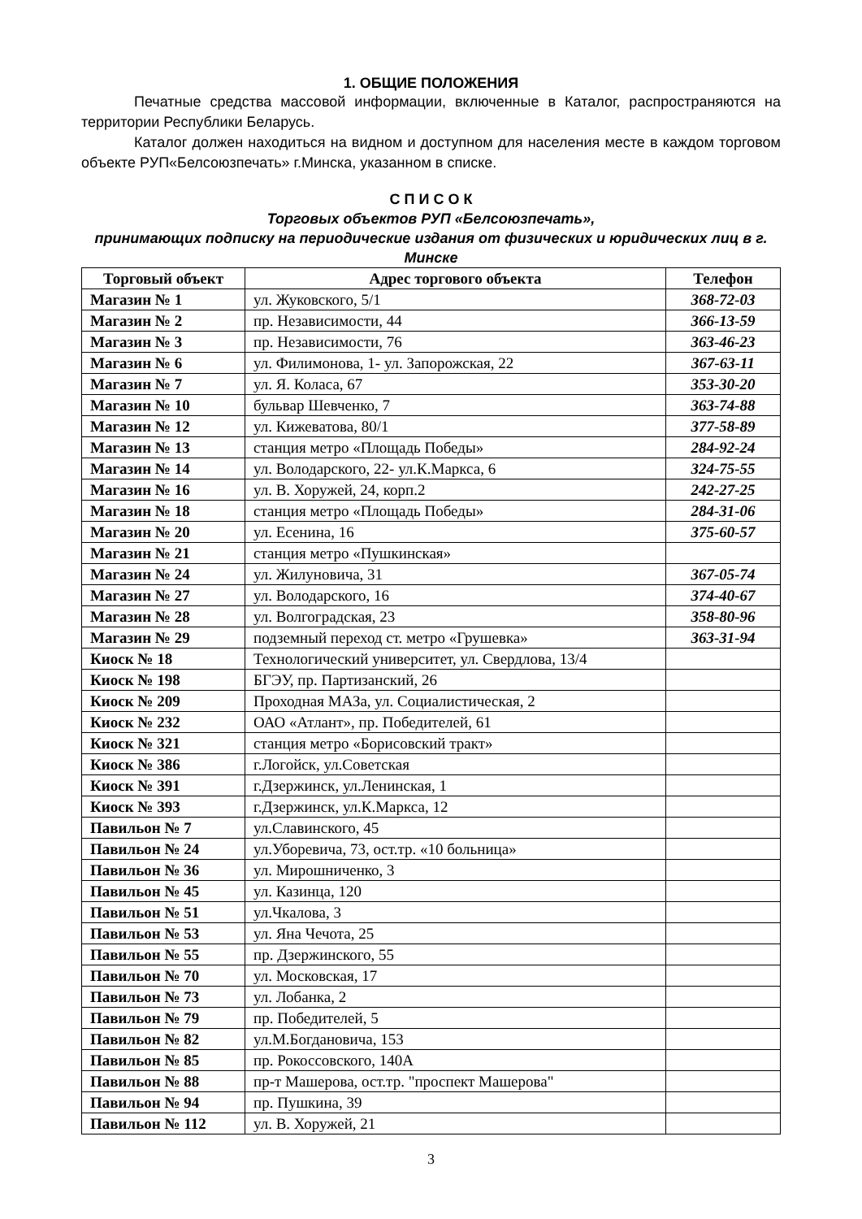1. ОБЩИЕ ПОЛОЖЕНИЯ
Печатные средства массовой информации, включенные в Каталог, распространяются на территории Республики Беларусь.
Каталог должен находиться на видном и доступном для населения месте в каждом торговом объекте РУП«Белсоюзпечать» г.Минска, указанном в списке.
С П И С О К
Торговых объектов РУП «Белсоюзпечать»,
принимающих подписку на периодические издания от физических и юридических лиц в г. Минске
| Торговый объект | Адрес торгового объекта | Телефон |
| --- | --- | --- |
| Магазин № 1 | ул. Жуковского, 5/1 | 368-72-03 |
| Магазин № 2 | пр. Независимости, 44 | 366-13-59 |
| Магазин № 3 | пр. Независимости, 76 | 363-46-23 |
| Магазин № 6 | ул. Филимонова, 1- ул. Запорожская, 22 | 367-63-11 |
| Магазин № 7 | ул. Я. Коласа, 67 | 353-30-20 |
| Магазин № 10 | бульвар Шевченко, 7 | 363-74-88 |
| Магазин № 12 | ул. Кижеватова, 80/1 | 377-58-89 |
| Магазин № 13 | станция метро «Площадь Победы» | 284-92-24 |
| Магазин № 14 | ул. Володарского, 22- ул.К.Маркса, 6 | 324-75-55 |
| Магазин № 16 | ул. В. Хоружей, 24, корп.2 | 242-27-25 |
| Магазин № 18 | станция метро «Площадь Победы» | 284-31-06 |
| Магазин № 20 | ул. Есенина, 16 | 375-60-57 |
| Магазин № 21 | станция метро «Пушкинская» | |
| Магазин № 24 | ул. Жилуновича, 31 | 367-05-74 |
| Магазин № 27 | ул. Володарского, 16 | 374-40-67 |
| Магазин № 28 | ул. Волгоградская, 23 | 358-80-96 |
| Магазин № 29 | подземный переход ст. метро «Грушевка» | 363-31-94 |
| Киоск № 18 | Технологический университет, ул. Свердлова, 13/4 | |
| Киоск № 198 | БГЭУ, пр. Партизанский, 26 | |
| Киоск № 209 | Проходная МАЗа, ул. Социалистическая, 2 | |
| Киоск № 232 | ОАО «Атлант», пр. Победителей, 61 | |
| Киоск № 321 | станция метро «Борисовский тракт» | |
| Киоск № 386 | г.Логойск, ул.Советская | |
| Киоск № 391 | г.Дзержинск, ул.Ленинская, 1 | |
| Киоск № 393 | г.Дзержинск, ул.К.Маркса, 12 | |
| Павильон № 7 | ул.Славинского, 45 | |
| Павильон № 24 | ул.Уборевича, 73, ост.тр. «10 больница» | |
| Павильон № 36 | ул. Мирошниченко, 3 | |
| Павильон № 45 | ул. Казинца, 120 | |
| Павильон № 51 | ул.Чкалова, 3 | |
| Павильон № 53 | ул. Яна Чечота, 25 | |
| Павильон № 55 | пр. Дзержинского, 55 | |
| Павильон № 70 | ул. Московская, 17 | |
| Павильон № 73 | ул. Лобанка, 2 | |
| Павильон № 79 | пр. Победителей, 5 | |
| Павильон № 82 | ул.М.Богдановича, 153 | |
| Павильон № 85 | пр. Рокоссовского, 140А | |
| Павильон № 88 | пр-т Машерова, ост.тр. "проспект Машерова" | |
| Павильон № 94 | пр. Пушкина, 39 | |
| Павильон № 112 | ул. В. Хоружей, 21 | |
3